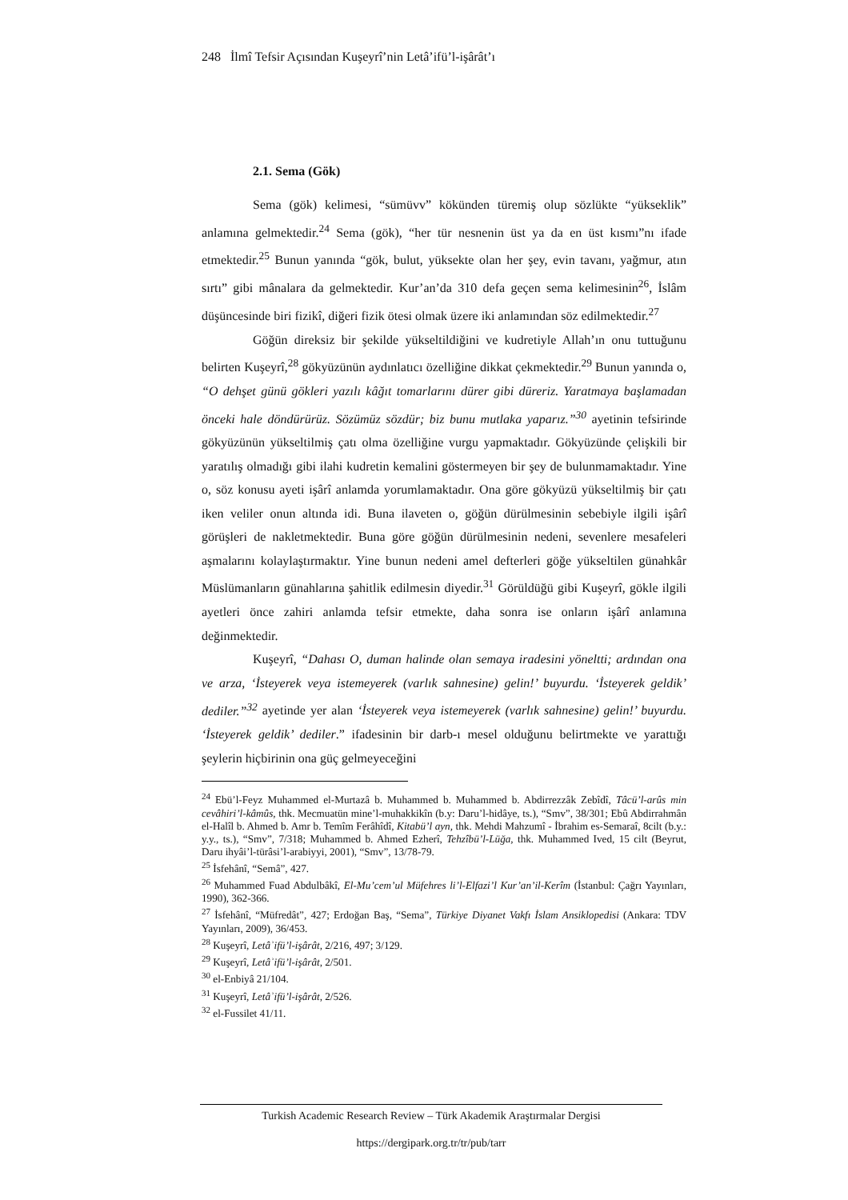248 İlmî Tefsir Açısından Kuşeyrî’nin Letâ’ifü’l-işârât’ı
2.1. Sema (Gök)
Sema (gök) kelimesi, “sümüvv” kökünden türemiş olup sözlükte “yükseklik” anlamına gelmektedir.<sup>24</sup> Sema (gök), “her tür nesnenin üst ya da en üst kısmı”nı ifade etmektedir.<sup>25</sup> Bunun yanında “gök, bulut, yüksekte olan her şey, evin tavanı, yağmur, atın sırtı” gibi mânalara da gelmektedir. Kur’an’da 310 defa geçen sema kelimesinin<sup>26</sup>, İslâm düşüncesinde biri fizikî, diğeri fizik ötesi olmak üzere iki anlamından söz edilmektedir.<sup>27</sup>
Göğün direksiz bir şekilde yükseltildiğini ve kudretiyle Allah’ın onu tuttuğunu belirten Kuşeyrî,<sup>28</sup> gökyüzünün aydınlatıcı özelliğine dikkat çekmektedir.<sup>29</sup> Bunun yanında o, “O dehşet günü gökleri yazılı kâğıt tomarlarını dürer gibi düreriz. Yaratmaya başlamadan önceki hale döndürürüz. Sözümüz sözdür; biz bunu mutlaka yaparız.”<sup>30</sup> ayetinin tefsirinde gökyüzünün yükseltilmiş çatı olma özelliğine vurgu yapmaktadır. Gökyüzünde çelişkili bir yaratılış olmadığı gibi ilahi kudretin kemalini göstermeyen bir şey de bulunmamaktadır. Yine o, söz konusu ayeti işârî anlamda yorumlamaktadır. Ona göre gökyüzü yükseltilmiş bir çatı iken veliler onun altında idi. Buna ilaveten o, göğün dürülmesinin sebebiyle ilgili işârî görüşleri de nakletmektedir. Buna göre göğün dürülmesinin nedeni, sevenlere mesafeleri aşmalarını kolaylaştırmaktır. Yine bunun nedeni amel defterleri göğe yükseltilen günahkâr Müslümanların günahlarına şahitlik edilmesin diyedir.<sup>31</sup> Görüldüğü gibi Kuşeyrî, gökle ilgili ayetleri önce zahiri anlamda tefsir etmekte, daha sonra ise onların işârî anlamına değinmektedir.
Kuşeyrî, “Dahası O, duman halinde olan semaya iradesini yöneltti; ardından ona ve arza, ‘İsteyerek veya istemeyerek (varlık sahnesine) gelin!’ buyurdu. ‘İsteyerek geldik’ dediler.”<sup>32</sup> ayetinde yer alan ‘İsteyerek veya istemeyerek (varlık sahnesine) gelin!’ buyurdu. ‘İsteyerek geldik’ dediler.” ifadesinin bir darb-ı mesel olduğunu belirtmekte ve yarattığı şeylerin hiçbirinin ona güç gelmeyeceğini
<sup>24</sup> Ebü’l-Feyz Muhammed el-Murtazâ b. Muhammed b. Muhammed b. Abdirrezzâk Zebîdî, Tâcü’l-arûs min cevâhiri’l-kâmûs, thk. Mecmuatün mine’l-muhakkikîn (b.y: Daru’l-hidâye, ts.), “Smv”, 38/301; Ebû Abdirrahmân el-Halîl b. Ahmed b. Amr b. Temîm Ferâhîdî, Kitabü’l ayn, thk. Mehdi Mahzumî - İbrahim es-Semaraî, 8cilt (b.y.: y.y., ts.), “Smv”, 7/318; Muhammed b. Ahmed Ezherî, Tehzîbü’l-Lüğa, thk. Muhammed Ived, 15 cilt (Beyrut, Daru ihyâi’l-türâsi’l-arabiyyi, 2001), “Smv”, 13/78-79.
<sup>25</sup> İsfehânî, “Semâ”, 427.
<sup>26</sup> Muhammed Fuad Abdulbâkî, El-Mu’cem’ul Müfehres li’l-Elfazi’l Kur’an’il-Kerîm (İstanbul: Çağrı Yayınları, 1990), 362-366.
<sup>27</sup> İsfehânî, “Müfredât”, 427; Erdoğan Baş, “Sema”, Türkiye Diyanet Vakfı İslam Ansiklopedisi (Ankara: TDV Yayınları, 2009), 36/453.
<sup>28</sup> Kuşeyrî, Letâʾifü’l-işârât, 2/216, 497; 3/129.
<sup>29</sup> Kuşeyrî, Letâʾifü’l-işârât, 2/501.
<sup>30</sup> el-Enbiyâ 21/104.
<sup>31</sup> Kuşeyrî, Letâʾifü’l-işârât, 2/526.
<sup>32</sup> el-Fussilet 41/11.
Turkish Academic Research Review – Türk Akademik Araştırmalar Dergisi
https://dergipark.org.tr/tr/pub/tarr